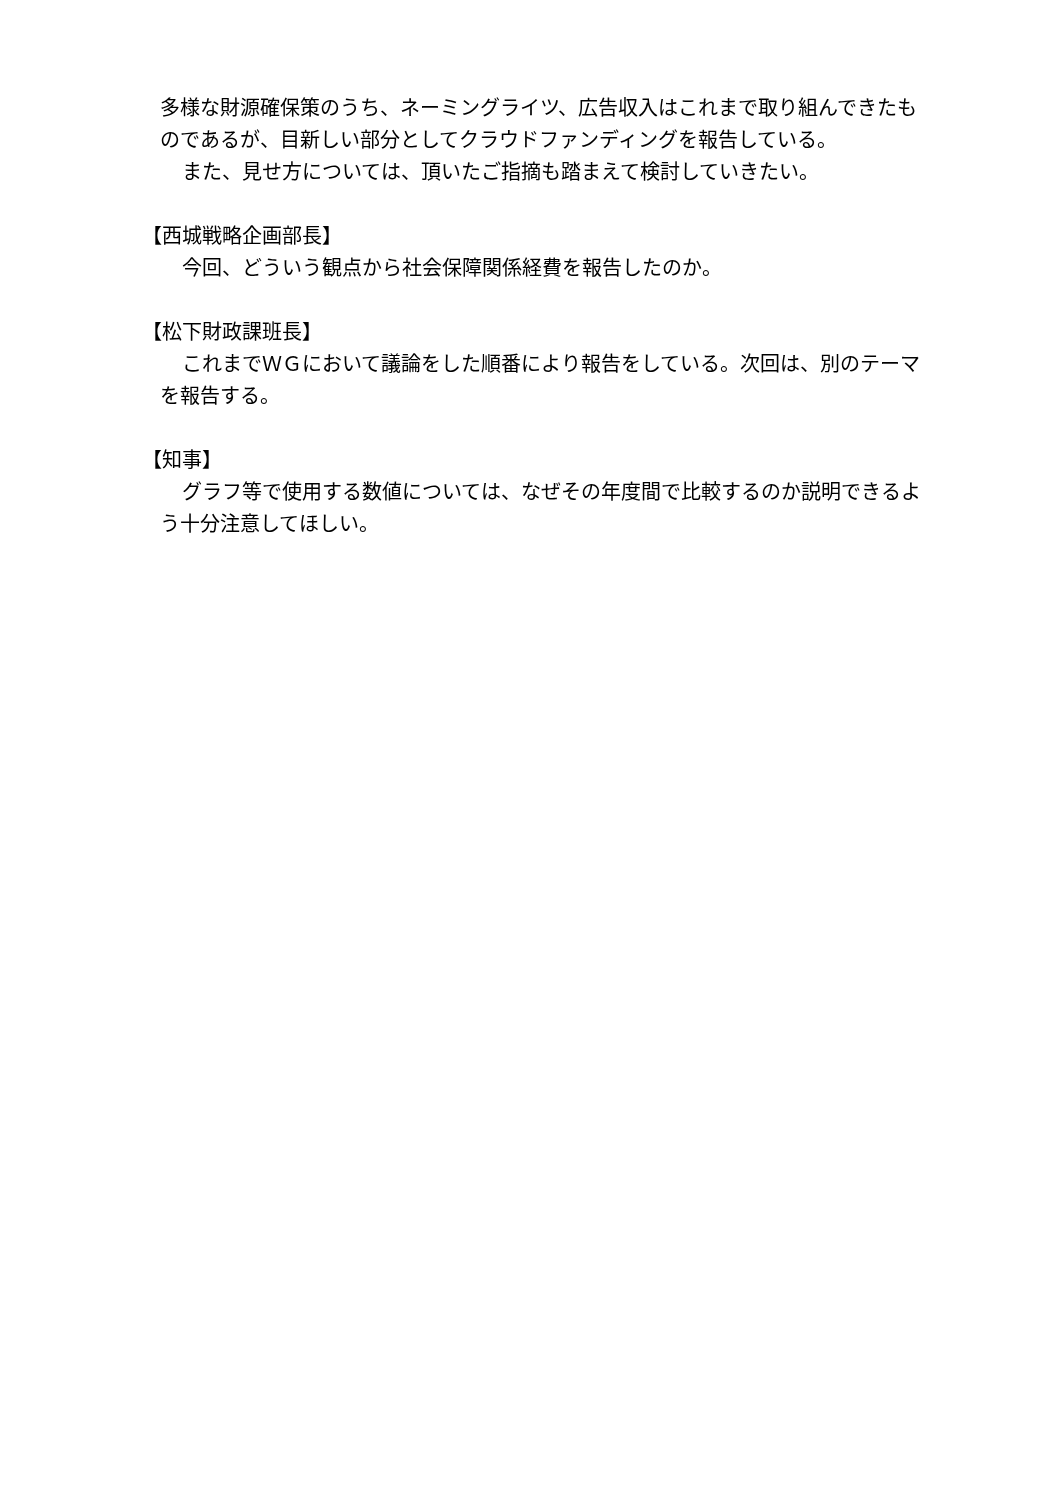多様な財源確保策のうち、ネーミングライツ、広告収入はこれまで取り組んできたものであるが、目新しい部分としてクラウドファンディングを報告している。
また、見せ方については、頂いたご指摘も踏まえて検討していきたい。
【西城戦略企画部長】
今回、どういう観点から社会保障関係経費を報告したのか。
【松下財政課班長】
これまでＷＧにおいて議論をした順番により報告をしている。次回は、別のテーマを報告する。
【知事】
グラフ等で使用する数値については、なぜその年度間で比較するのか説明できるよう十分注意してほしい。